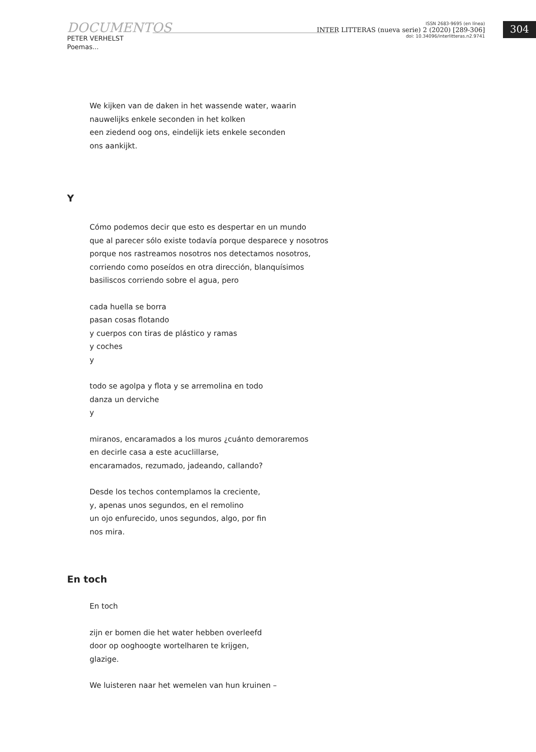DOCUMENTOS
PETER VERHELST
Poemas...
ISSN 2683-9695 (en línea)
INTER LITTERAS (nueva serie) 2 (2020) [289-306]
doi: 10.34096/interlitteras.n2.9741
304
We kijken van de daken in het wassende water, waarin
nauwelijks enkele seconden in het kolken
een ziedend oog ons, eindelijk iets enkele seconden
ons aankijkt.
Y
Cómo podemos decir que esto es despertar en un mundo
que al parecer sólo existe todavía porque desparece y nosotros
porque nos rastreamos nosotros nos detectamos nosotros,
corriendo como poseídos en otra dirección, blanquísimos
basiliscos corriendo sobre el agua, pero
cada huella se borra
pasan cosas flotando
y cuerpos con tiras de plástico y ramas
y coches
y
todo se agolpa y flota y se arremolina en todo
danza un derviche
y
miranos, encaramados a los muros ¿cuánto demoraremos
en decirle casa a este acuclillarse,
encaramados, rezumado, jadeando, callando?
Desde los techos contemplamos la creciente,
y, apenas unos segundos, en el remolino
un ojo enfurecido, unos segundos, algo, por fin
nos mira.
En toch
En toch
zijn er bomen die het water hebben overleefd
door op ooghoogte wortelharen te krijgen,
glazige.
We luisteren naar het wemelen van hun kruinen –